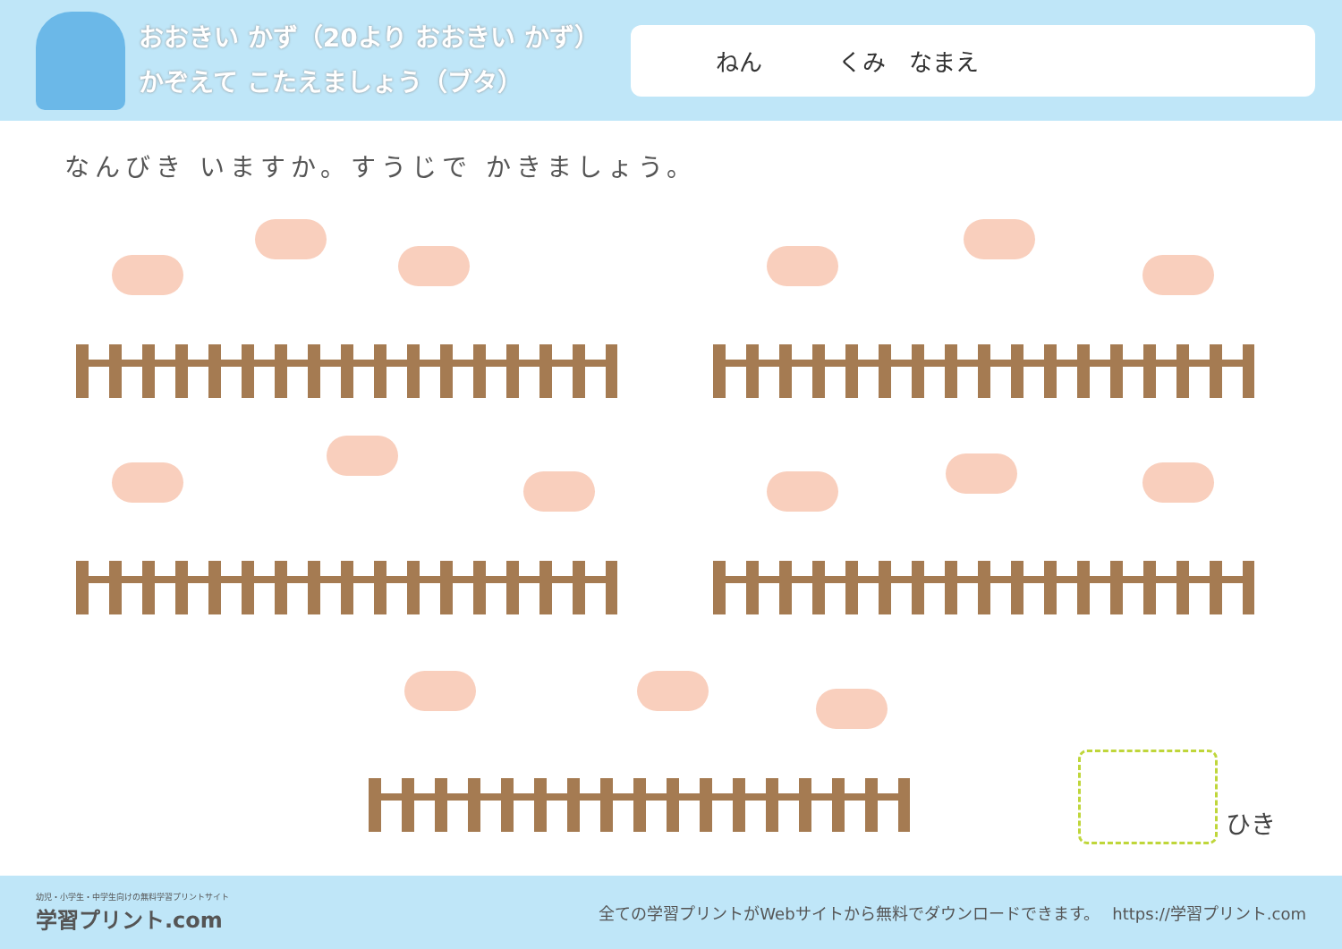おおきい かず（20より おおきい かず）
かぞえて こたえましょう（ブタ）
ねん くみ　なまえ
なんびき いますか。すうじで かきましょう。
ひき
幼児・小学生・中学生向けの無料学習プリントサイト
学習プリント.com
全ての学習プリントがWebサイトから無料でダウンロードできます。　 https://学習プリント.com